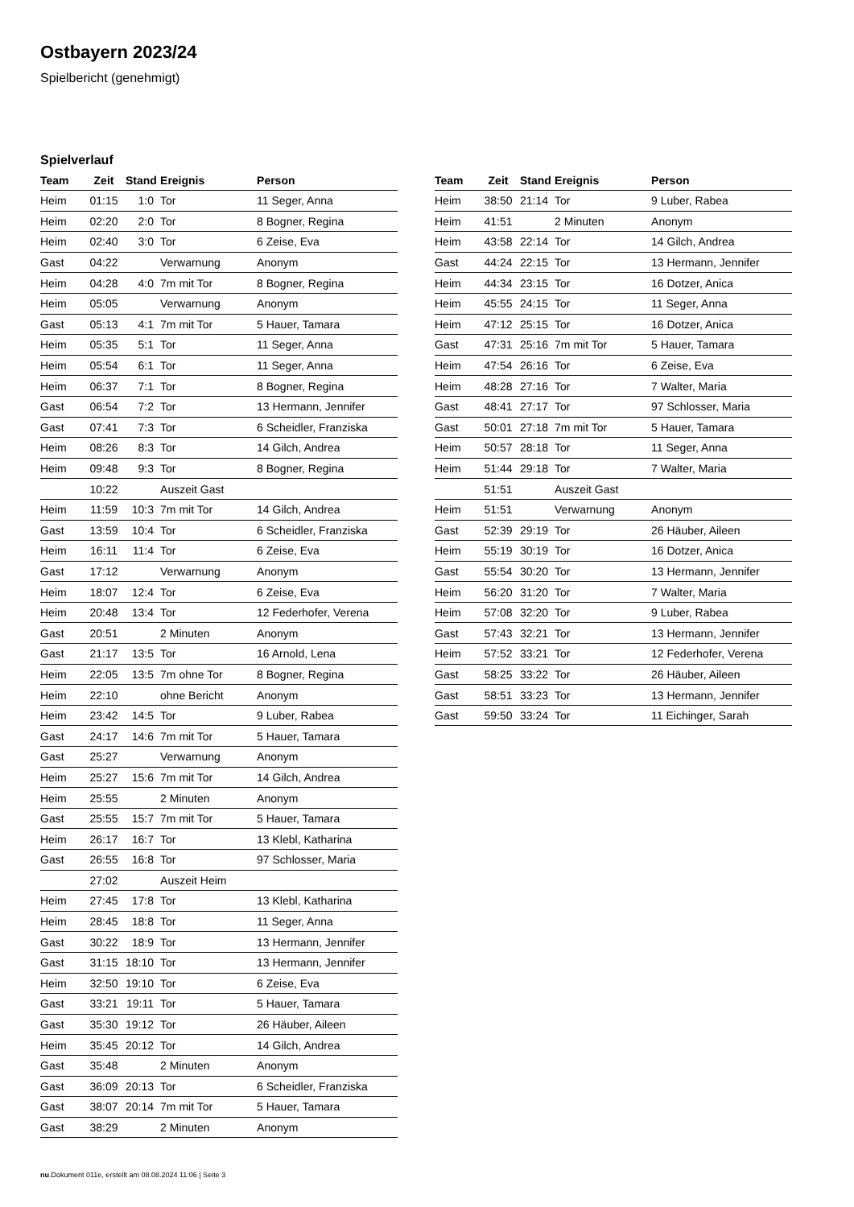Ostbayern 2023/24
Spielbericht (genehmigt)
Spielverlauf
| Team | Zeit | Stand | Ereignis | Person |
| --- | --- | --- | --- | --- |
| Heim | 01:15 | 1:0 | Tor | 11 Seger, Anna |
| Heim | 02:20 | 2:0 | Tor | 8 Bogner, Regina |
| Heim | 02:40 | 3:0 | Tor | 6 Zeise, Eva |
| Gast | 04:22 | | Verwarnung | Anonym |
| Heim | 04:28 | 4:0 | 7m mit Tor | 8 Bogner, Regina |
| Heim | 05:05 | | Verwarnung | Anonym |
| Gast | 05:13 | 4:1 | 7m mit Tor | 5 Hauer, Tamara |
| Heim | 05:35 | 5:1 | Tor | 11 Seger, Anna |
| Heim | 05:54 | 6:1 | Tor | 11 Seger, Anna |
| Heim | 06:37 | 7:1 | Tor | 8 Bogner, Regina |
| Gast | 06:54 | 7:2 | Tor | 13 Hermann, Jennifer |
| Gast | 07:41 | 7:3 | Tor | 6 Scheidler, Franziska |
| Heim | 08:26 | 8:3 | Tor | 14 Gilch, Andrea |
| Heim | 09:48 | 9:3 | Tor | 8 Bogner, Regina |
| | 10:22 | | Auszeit Gast | |
| Heim | 11:59 | 10:3 | 7m mit Tor | 14 Gilch, Andrea |
| Gast | 13:59 | 10:4 | Tor | 6 Scheidler, Franziska |
| Heim | 16:11 | 11:4 | Tor | 6 Zeise, Eva |
| Gast | 17:12 | | Verwarnung | Anonym |
| Heim | 18:07 | 12:4 | Tor | 6 Zeise, Eva |
| Heim | 20:48 | 13:4 | Tor | 12 Federhofer, Verena |
| Gast | 20:51 | | 2 Minuten | Anonym |
| Gast | 21:17 | 13:5 | Tor | 16 Arnold, Lena |
| Heim | 22:05 | 13:5 | 7m ohne Tor | 8 Bogner, Regina |
| Heim | 22:10 | | ohne Bericht | Anonym |
| Heim | 23:42 | 14:5 | Tor | 9 Luber, Rabea |
| Gast | 24:17 | 14:6 | 7m mit Tor | 5 Hauer, Tamara |
| Gast | 25:27 | | Verwarnung | Anonym |
| Heim | 25:27 | 15:6 | 7m mit Tor | 14 Gilch, Andrea |
| Heim | 25:55 | | 2 Minuten | Anonym |
| Gast | 25:55 | 15:7 | 7m mit Tor | 5 Hauer, Tamara |
| Heim | 26:17 | 16:7 | Tor | 13 Klebl, Katharina |
| Gast | 26:55 | 16:8 | Tor | 97 Schlosser, Maria |
| | 27:02 | | Auszeit Heim | |
| Heim | 27:45 | 17:8 | Tor | 13 Klebl, Katharina |
| Heim | 28:45 | 18:8 | Tor | 11 Seger, Anna |
| Gast | 30:22 | 18:9 | Tor | 13 Hermann, Jennifer |
| Gast | 31:15 | 18:10 | Tor | 13 Hermann, Jennifer |
| Heim | 32:50 | 19:10 | Tor | 6 Zeise, Eva |
| Gast | 33:21 | 19:11 | Tor | 5 Hauer, Tamara |
| Gast | 35:30 | 19:12 | Tor | 26 Häuber, Aileen |
| Heim | 35:45 | 20:12 | Tor | 14 Gilch, Andrea |
| Gast | 35:48 | | 2 Minuten | Anonym |
| Gast | 36:09 | 20:13 | Tor | 6 Scheidler, Franziska |
| Gast | 38:07 | 20:14 | 7m mit Tor | 5 Hauer, Tamara |
| Gast | 38:29 | | 2 Minuten | Anonym |
| Team | Zeit | Stand | Ereignis | Person |
| --- | --- | --- | --- | --- |
| Heim | 38:50 | 21:14 | Tor | 9 Luber, Rabea |
| Heim | 41:51 | | 2 Minuten | Anonym |
| Heim | 43:58 | 22:14 | Tor | 14 Gilch, Andrea |
| Gast | 44:24 | 22:15 | Tor | 13 Hermann, Jennifer |
| Heim | 44:34 | 23:15 | Tor | 16 Dotzer, Anica |
| Heim | 45:55 | 24:15 | Tor | 11 Seger, Anna |
| Heim | 47:12 | 25:15 | Tor | 16 Dotzer, Anica |
| Gast | 47:31 | 25:16 | 7m mit Tor | 5 Hauer, Tamara |
| Heim | 47:54 | 26:16 | Tor | 6 Zeise, Eva |
| Heim | 48:28 | 27:16 | Tor | 7 Walter, Maria |
| Gast | 48:41 | 27:17 | Tor | 97 Schlosser, Maria |
| Gast | 50:01 | 27:18 | 7m mit Tor | 5 Hauer, Tamara |
| Heim | 50:57 | 28:18 | Tor | 11 Seger, Anna |
| Heim | 51:44 | 29:18 | Tor | 7 Walter, Maria |
| | 51:51 | | Auszeit Gast | |
| Heim | 51:51 | | Verwarnung | Anonym |
| Gast | 52:39 | 29:19 | Tor | 26 Häuber, Aileen |
| Heim | 55:19 | 30:19 | Tor | 16 Dotzer, Anica |
| Gast | 55:54 | 30:20 | Tor | 13 Hermann, Jennifer |
| Heim | 56:20 | 31:20 | Tor | 7 Walter, Maria |
| Heim | 57:08 | 32:20 | Tor | 9 Luber, Rabea |
| Gast | 57:43 | 32:21 | Tor | 13 Hermann, Jennifer |
| Heim | 57:52 | 33:21 | Tor | 12 Federhofer, Verena |
| Gast | 58:25 | 33:22 | Tor | 26 Häuber, Aileen |
| Gast | 58:51 | 33:23 | Tor | 13 Hermann, Jennifer |
| Gast | 59:50 | 33:24 | Tor | 11 Eichinger, Sarah |
nu.Dokument 011e, erstellt am 08.08.2024 11:06 | Seite 3